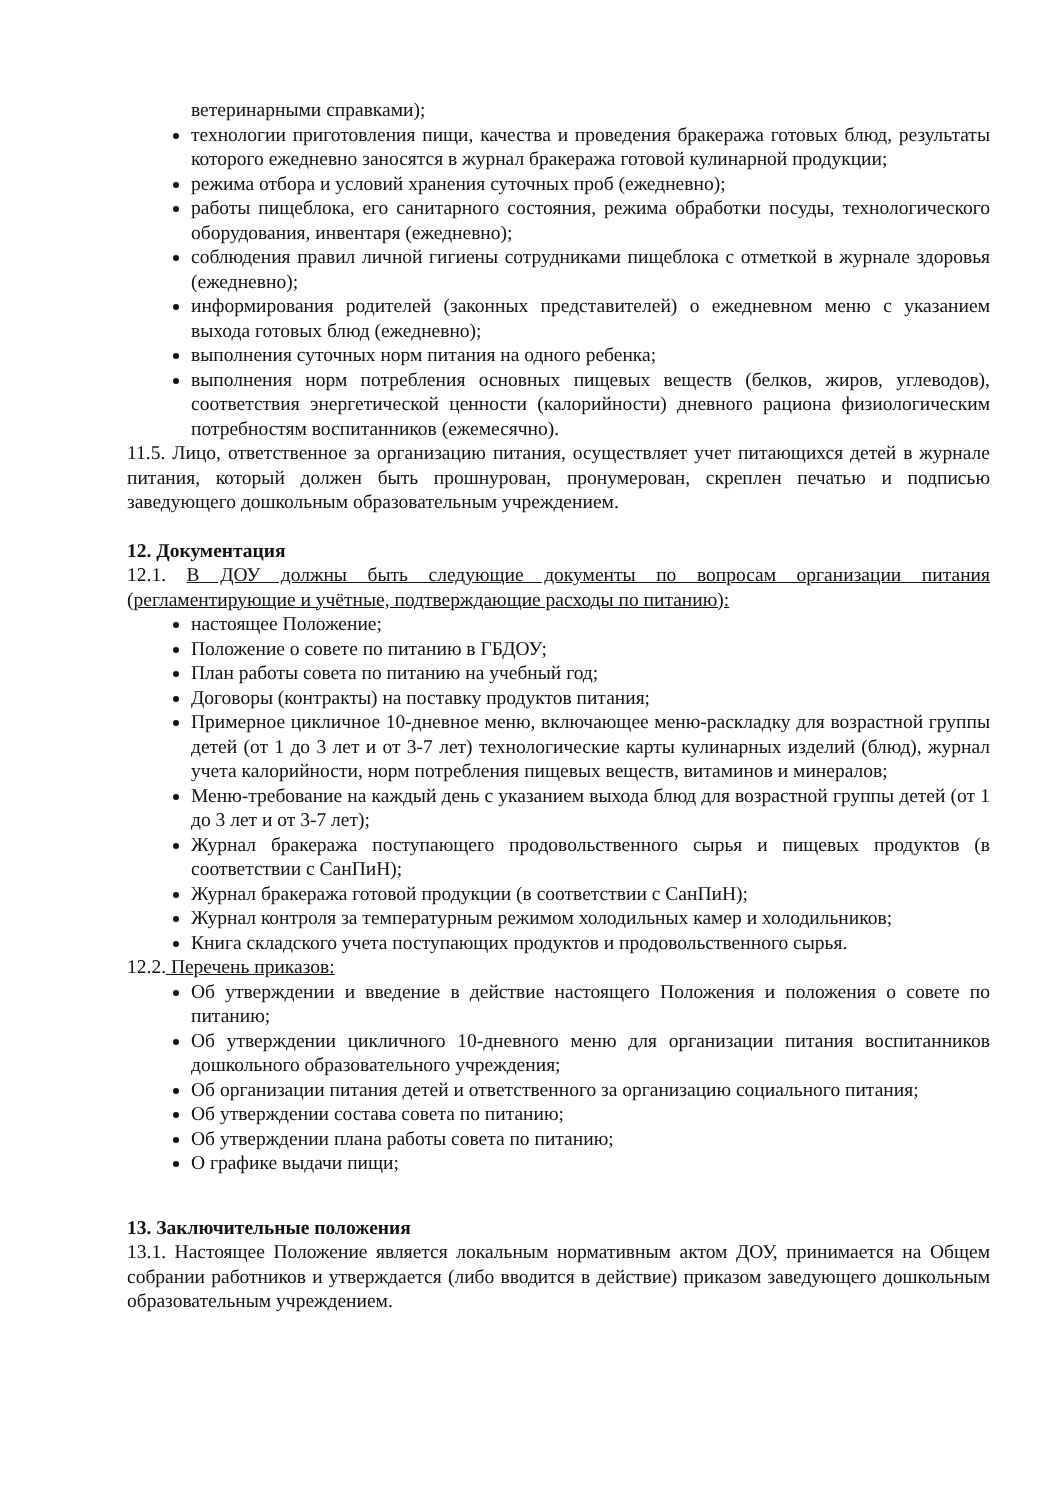ветеринарными справками);
технологии приготовления пищи, качества и проведения бракеража готовых блюд, результаты которого ежедневно заносятся в журнал бракеража готовой кулинарной продукции;
режима отбора и условий хранения суточных проб (ежедневно);
работы пищеблока, его санитарного состояния, режима обработки посуды, технологического оборудования, инвентаря (ежедневно);
соблюдения правил личной гигиены сотрудниками пищеблока с отметкой в журнале здоровья (ежедневно);
информирования родителей (законных представителей) о ежедневном меню с указанием выхода готовых блюд (ежедневно);
выполнения суточных норм питания на одного ребенка;
выполнения норм потребления основных пищевых веществ (белков, жиров, углеводов), соответствия энергетической ценности (калорийности) дневного рациона физиологическим потребностям воспитанников (ежемесячно).
11.5. Лицо, ответственное за организацию питания, осуществляет учет питающихся детей в журнале питания, который должен быть прошнурован, пронумерован, скреплен печатью и подписью заведующего дошкольным образовательным учреждением.
12. Документация
12.1. В ДОУ должны быть следующие документы по вопросам организации питания (регламентирующие и учётные, подтверждающие расходы по питанию):
настоящее Положение;
Положение о совете по питанию в ГБДОУ;
План работы совета по питанию на учебный год;
Договоры (контракты) на поставку продуктов питания;
Примерное цикличное 10-дневное меню, включающее меню-раскладку для возрастной группы детей (от 1 до 3 лет и от 3-7 лет) технологические карты кулинарных изделий (блюд), журнал учета калорийности, норм потребления пищевых веществ, витаминов и минералов;
Меню-требование на каждый день с указанием выхода блюд для возрастной группы детей (от 1 до 3 лет и от 3-7 лет);
Журнал бракеража поступающего продовольственного сырья и пищевых продуктов (в соответствии с СанПиН);
Журнал бракеража готовой продукции (в соответствии с СанПиН);
Журнал контроля за температурным режимом холодильных камер и холодильников;
Книга складского учета поступающих продуктов и продовольственного сырья.
12.2. Перечень приказов:
Об утверждении и введение в действие настоящего Положения и положения о совете по питанию;
Об утверждении цикличного 10-дневного меню для организации питания воспитанников дошкольного образовательного учреждения;
Об организации питания детей и ответственного за организацию социального питания;
Об утверждении состава совета по питанию;
Об утверждении плана работы совета по питанию;
О графике выдачи пищи;
13. Заключительные положения
13.1. Настоящее Положение является локальным нормативным актом ДОУ, принимается на Общем собрании работников и утверждается (либо вводится в действие) приказом заведующего дошкольным образовательным учреждением.